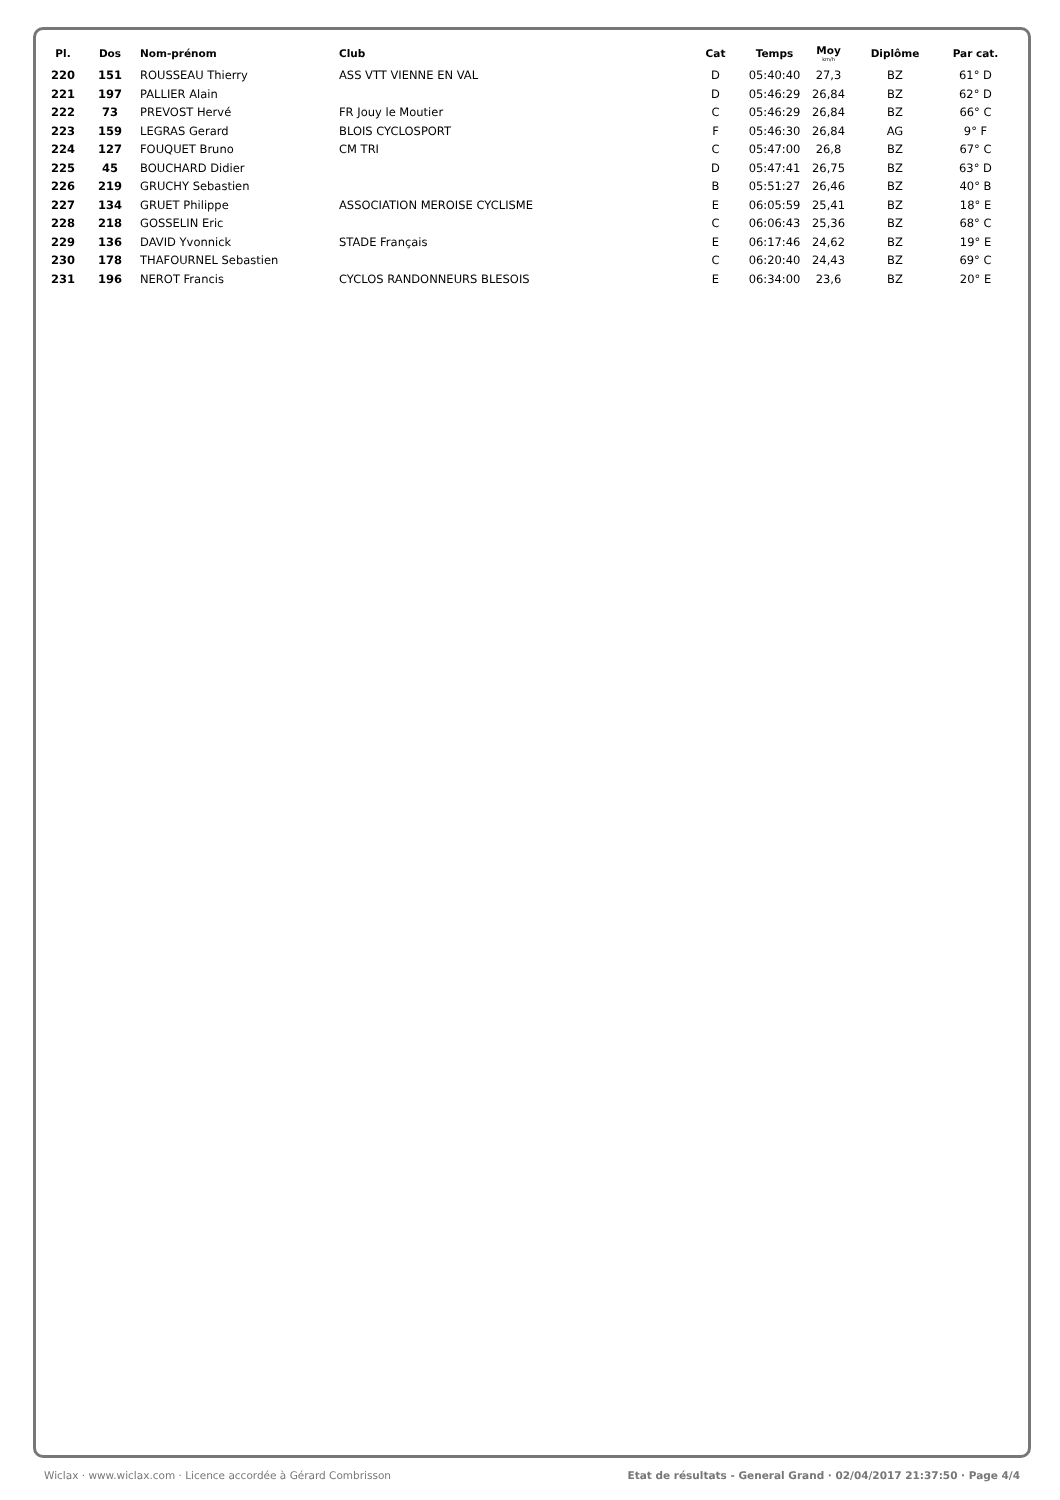| Pl. | Dos | Nom-prénom | Club | Cat | Temps | Moy km/h | Diplôme | Par cat. |
| --- | --- | --- | --- | --- | --- | --- | --- | --- |
| 220 | 151 | ROUSSEAU Thierry | ASS VTT VIENNE EN VAL | D | 05:40:40 | 27,3 | BZ | 61° D |
| 221 | 197 | PALLIER Alain | | D | 05:46:29 | 26,84 | BZ | 62° D |
| 222 | 73 | PREVOST Hervé | FR Jouy le Moutier | C | 05:46:29 | 26,84 | BZ | 66° C |
| 223 | 159 | LEGRAS Gerard | BLOIS CYCLOSPORT | F | 05:46:30 | 26,84 | AG | 9° F |
| 224 | 127 | FOUQUET Bruno | CM TRI | C | 05:47:00 | 26,8 | BZ | 67° C |
| 225 | 45 | BOUCHARD Didier | | D | 05:47:41 | 26,75 | BZ | 63° D |
| 226 | 219 | GRUCHY Sebastien | | B | 05:51:27 | 26,46 | BZ | 40° B |
| 227 | 134 | GRUET Philippe | ASSOCIATION MEROISE CYCLISME | E | 06:05:59 | 25,41 | BZ | 18° E |
| 228 | 218 | GOSSELIN Eric | | C | 06:06:43 | 25,36 | BZ | 68° C |
| 229 | 136 | DAVID Yvonnick | STADE Français | E | 06:17:46 | 24,62 | BZ | 19° E |
| 230 | 178 | THAFOURNEL Sebastien | | C | 06:20:40 | 24,43 | BZ | 69° C |
| 231 | 196 | NEROT Francis | CYCLOS RANDONNEURS BLESOIS | E | 06:34:00 | 23,6 | BZ | 20° E |
Wiclax · www.wiclax.com · Licence accordée à Gérard Combrisson Etat de résultats - General Grand · 02/04/2017 21:37:50 · Page 4/4